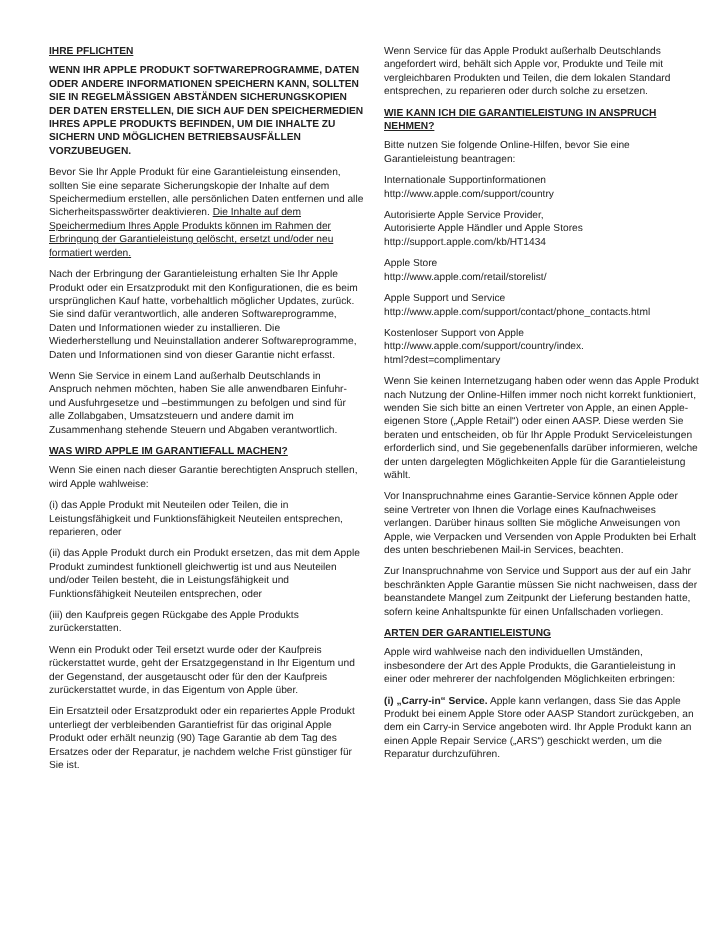IHRE PFLICHTEN
WENN IHR APPLE PRODUKT SOFTWAREPROGRAMME, DATEN ODER ANDERE INFORMATIONEN SPEICHERN KANN, SOLLTEN SIE IN REGELMÄSSIGEN ABSTÄNDEN SICHERUNGSKOPIEN DER DATEN ERSTELLEN, DIE SICH AUF DEN SPEICHERMEDIEN IHRES APPLE PRODUKTS BEFINDEN, UM DIE INHALTE ZU SICHERN UND MÖGLICHEN BETRIEBSAUSFÄLLEN VORZUBEUGEN.
Bevor Sie Ihr Apple Produkt für eine Garantieleistung einsenden, sollten Sie eine separate Sicherungskopie der Inhalte auf dem Speichermedium erstellen, alle persönlichen Daten entfernen und alle Sicherheitspasswörter deaktivieren. Die Inhalte auf dem Speichermedium Ihres Apple Produkts können im Rahmen der Erbringung der Garantieleistung gelöscht, ersetzt und/oder neu formatiert werden.
Nach der Erbringung der Garantieleistung erhalten Sie Ihr Apple Produkt oder ein Ersatzprodukt mit den Konfigurationen, die es beim ursprünglichen Kauf hatte, vorbehaltlich möglicher Updates, zurück. Sie sind dafür verantwortlich, alle anderen Softwareprogramme, Daten und Informationen wieder zu installieren. Die Wiederherstellung und Neuinstallation anderer Softwareprogramme, Daten und Informationen sind von dieser Garantie nicht erfasst.
Wenn Sie Service in einem Land außerhalb Deutschlands in Anspruch nehmen möchten, haben Sie alle anwendbaren Einfuhr- und Ausfuhrgesetze und –bestimmungen zu befolgen und sind für alle Zollabgaben, Umsatzsteuern und andere damit im Zusammenhang stehende Steuern und Abgaben verantwortlich.
WAS WIRD APPLE IM GARANTIEFALL MACHEN?
Wenn Sie einen nach dieser Garantie berechtigten Anspruch stellen, wird Apple wahlweise:
(i) das Apple Produkt mit Neuteilen oder Teilen, die in Leistungsfähigkeit und Funktionsfähigkeit Neuteilen entsprechen, reparieren, oder
(ii) das Apple Produkt durch ein Produkt ersetzen, das mit dem Apple Produkt zumindest funktionell gleichwertig ist und aus Neuteilen und/oder Teilen besteht, die in Leistungsfähigkeit und Funktionsfähigkeit Neuteilen entsprechen, oder
(iii) den Kaufpreis gegen Rückgabe des Apple Produkts zurückerstatten.
Wenn ein Produkt oder Teil ersetzt wurde oder der Kaufpreis rückerstattet wurde, geht der Ersatzgegenstand in Ihr Eigentum und der Gegenstand, der ausgetauscht oder für den der Kaufpreis zurückerstattet wurde, in das Eigentum von Apple über.
Ein Ersatzteil oder Ersatzprodukt oder ein repariertes Apple Produkt unterliegt der verbleibenden Garantiefrist für das original Apple Produkt oder erhält neunzig (90) Tage Garantie ab dem Tag des Ersatzes oder der Reparatur, je nachdem welche Frist günstiger für Sie ist.
Wenn Service für das Apple Produkt außerhalb Deutschlands angefordert wird, behält sich Apple vor, Produkte und Teile mit vergleichbaren Produkten und Teilen, die dem lokalen Standard entsprechen, zu reparieren oder durch solche zu ersetzen.
WIE KANN ICH DIE GARANTIELEISTUNG IN ANSPRUCH NEHMEN?
Bitte nutzen Sie folgende Online-Hilfen, bevor Sie eine Garantieleistung beantragen:
Internationale Supportinformationen
http://www.apple.com/support/country
Autorisierte Apple Service Provider,
Autorisierte Apple Händler und Apple Stores
http://support.apple.com/kb/HT1434
Apple Store
http://www.apple.com/retail/storelist/
Apple Support und Service
http://www.apple.com/support/contact/phone_contacts.html
Kostenloser Support von Apple
http://www.apple.com/support/country/index.
html?dest=complimentary
Wenn Sie keinen Internetzugang haben oder wenn das Apple Produkt nach Nutzung der Online-Hilfen immer noch nicht korrekt funktioniert, wenden Sie sich bitte an einen Vertreter von Apple, an einen Apple-eigenen Store („Apple Retail“) oder einen AASP. Diese werden Sie beraten und entscheiden, ob für Ihr Apple Produkt Serviceleistungen erforderlich sind, und Sie gegebenenfalls darüber informieren, welche der unten dargelegten Möglichkeiten Apple für die Garantieleistung wählt.
Vor Inanspruchnahme eines Garantie-Service können Apple oder seine Vertreter von Ihnen die Vorlage eines Kaufnachweises verlangen. Darüber hinaus sollten Sie mögliche Anweisungen von Apple, wie Verpacken und Versenden von Apple Produkten bei Erhalt des unten beschriebenen Mail-in Services, beachten.
Zur Inanspruchnahme von Service und Support aus der auf ein Jahr beschränkten Apple Garantie müssen Sie nicht nachweisen, dass der beanstandete Mangel zum Zeitpunkt der Lieferung bestanden hatte, sofern keine Anhaltspunkte für einen Unfallschaden vorliegen.
ARTEN DER GARANTIELEISTUNG
Apple wird wahlweise nach den individuellen Umständen, insbesondere der Art des Apple Produkts, die Garantieleistung in einer oder mehrerer der nachfolgenden Möglichkeiten erbringen:
(i) „Carry-in“ Service. Apple kann verlangen, dass Sie das Apple Produkt bei einem Apple Store oder AASP Standort zurückgeben, an dem ein Carry-in Service angeboten wird. Ihr Apple Produkt kann an einen Apple Repair Service („ARS“) geschickt werden, um die Reparatur durchzuführen.